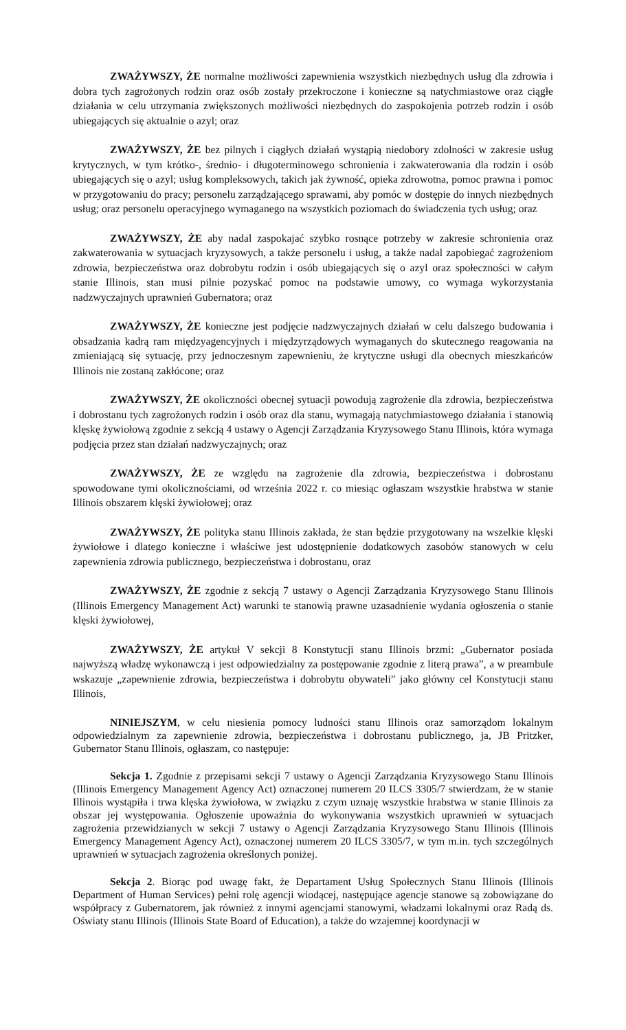ZWAŻYWSZY, ŻE normalne możliwości zapewnienia wszystkich niezbędnych usług dla zdrowia i dobra tych zagrożonych rodzin oraz osób zostały przekroczone i konieczne są natychmiastowe oraz ciągłe działania w celu utrzymania zwiększonych możliwości niezbędnych do zaspokojenia potrzeb rodzin i osób ubiegających się aktualnie o azyl; oraz
ZWAŻYWSZY, ŻE bez pilnych i ciągłych działań wystąpią niedobory zdolności w zakresie usług krytycznych, w tym krótko-, średnio- i długoterminowego schronienia i zakwaterowania dla rodzin i osób ubiegających się o azyl; usług kompleksowych, takich jak żywność, opieka zdrowotna, pomoc prawna i pomoc w przygotowaniu do pracy; personelu zarządzającego sprawami, aby pomóc w dostępie do innych niezbędnych usług; oraz personelu operacyjnego wymaganego na wszystkich poziomach do świadczenia tych usług; oraz
ZWAŻYWSZY, ŻE aby nadal zaspokajać szybko rosnące potrzeby w zakresie schronienia oraz zakwaterowania w sytuacjach kryzysowych, a także personelu i usług, a także nadal zapobiegać zagrożeniom zdrowia, bezpieczeństwa oraz dobrobytu rodzin i osób ubiegających się o azyl oraz społeczności w całym stanie Illinois, stan musi pilnie pozyskać pomoc na podstawie umowy, co wymaga wykorzystania nadzwyczajnych uprawnień Gubernatora; oraz
ZWAŻYWSZY, ŻE konieczne jest podjęcie nadzwyczajnych działań w celu dalszego budowania i obsadzania kadrą ram międzyagencyjnych i międzyrządowych wymaganych do skutecznego reagowania na zmieniającą się sytuację, przy jednoczesnym zapewnieniu, że krytyczne usługi dla obecnych mieszkańców Illinois nie zostaną zakłócone; oraz
ZWAŻYWSZY, ŻE okoliczności obecnej sytuacji powodują zagrożenie dla zdrowia, bezpieczeństwa i dobrostanu tych zagrożonych rodzin i osób oraz dla stanu, wymagają natychmiastowego działania i stanowią klęskę żywiołową zgodnie z sekcją 4 ustawy o Agencji Zarządzania Kryzysowego Stanu Illinois, która wymaga podjęcia przez stan działań nadzwyczajnych; oraz
ZWAŻYWSZY, ŻE ze względu na zagrożenie dla zdrowia, bezpieczeństwa i dobrostanu spowodowane tymi okolicznościami, od września 2022 r. co miesiąc ogłaszam wszystkie hrabstwa w stanie Illinois obszarem klęski żywiołowej; oraz
ZWAŻYWSZY, ŻE polityka stanu Illinois zakłada, że stan będzie przygotowany na wszelkie klęski żywiołowe i dlatego konieczne i właściwe jest udostępnienie dodatkowych zasobów stanowych w celu zapewnienia zdrowia publicznego, bezpieczeństwa i dobrostanu, oraz
ZWAŻYWSZY, ŻE zgodnie z sekcją 7 ustawy o Agencji Zarządzania Kryzysowego Stanu Illinois (Illinois Emergency Management Act) warunki te stanowią prawne uzasadnienie wydania ogłoszenia o stanie klęski żywiołowej,
ZWAŻYWSZY, ŻE artykuł V sekcji 8 Konstytucji stanu Illinois brzmi: „Gubernator posiada najwyższą władzę wykonawczą i jest odpowiedzialny za postępowanie zgodnie z literą prawa”, a w preambule wskazuje „zapewnienie zdrowia, bezpieczeństwa i dobrobytu obywateli” jako główny cel Konstytucji stanu Illinois,
NINIEJSZYM, w celu niesienia pomocy ludności stanu Illinois oraz samorządom lokalnym odpowiedzialnym za zapewnienie zdrowia, bezpieczeństwa i dobrostanu publicznego, ja, JB Pritzker, Gubernator Stanu Illinois, ogłaszam, co następuje:
Sekcja 1. Zgodnie z przepisami sekcji 7 ustawy o Agencji Zarządzania Kryzysowego Stanu Illinois (Illinois Emergency Management Agency Act) oznaczonej numerem 20 ILCS 3305/7 stwierdzam, że w stanie Illinois wystąpiła i trwa klęska żywiołowa, w związku z czym uznaję wszystkie hrabstwa w stanie Illinois za obszar jej występowania. Ogłoszenie upoważnia do wykonywania wszystkich uprawnień w sytuacjach zagrożenia przewidzianych w sekcji 7 ustawy o Agencji Zarządzania Kryzysowego Stanu Illinois (Illinois Emergency Management Agency Act), oznaczonej numerem 20 ILCS 3305/7, w tym m.in. tych szczególnych uprawnień w sytuacjach zagrożenia określonych poniżej.
Sekcja 2. Biorąc pod uwagę fakt, że Departament Usług Społecznych Stanu Illinois (Illinois Department of Human Services) pełni rolę agencji wiodącej, następujące agencje stanowe są zobowiązane do współpracy z Gubernatorem, jak również z innymi agencjami stanowymi, władzami lokalnymi oraz Radą ds. Oświaty stanu Illinois (Illinois State Board of Education), a także do wzajemnej koordynacji w